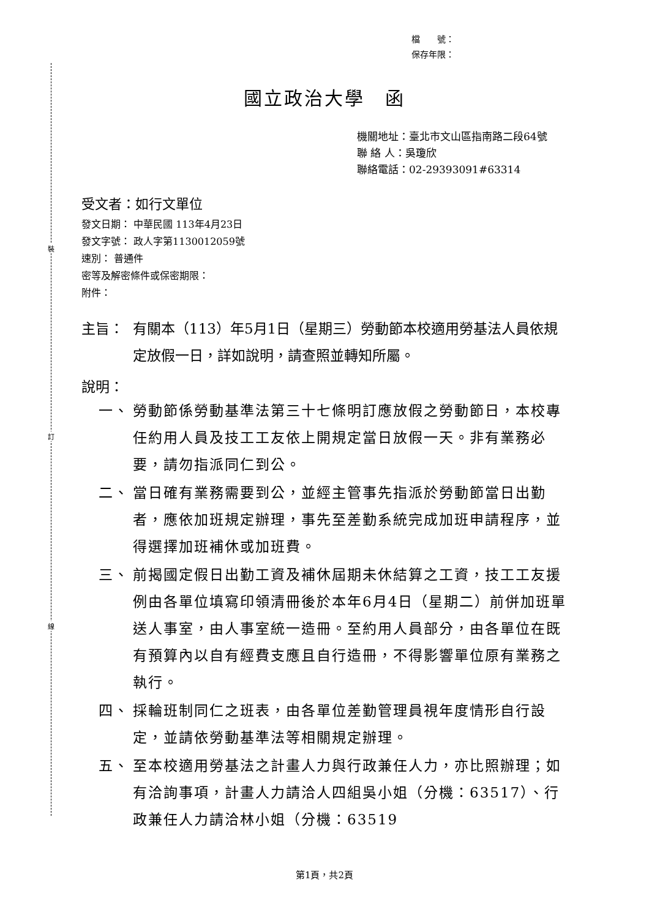裝
訂
線
檔　　號：
保存年限：
國立政治大學　函
機關地址：臺北市文山區指南路二段64號
聯 絡 人：吳瓊欣
聯絡電話：02-29393091#63314
受文者：如行文單位
發文日期： 中華民國 113年4月23日
發文字號： 政人字第1130012059號
速別： 普通件
密等及解密條件或保密期限：
附件：
主旨： 有關本（113）年5月1日（星期三）勞動節本校適用勞基法人員依規定放假一日，詳如說明，請查照並轉知所屬。
說明：
一、 勞動節係勞動基準法第三十七條明訂應放假之勞動節日，本校專任約用人員及技工工友依上開規定當日放假一天。非有業務必要，請勿指派同仁到公。
二、 當日確有業務需要到公，並經主管事先指派於勞動節當日出勤者，應依加班規定辦理，事先至差勤系統完成加班申請程序，並得選擇加班補休或加班費。
三、 前揭國定假日出勤工資及補休屆期未休結算之工資，技工工友援例由各單位填寫印領清冊後於本年6月4日（星期二）前併加班單送人事室，由人事室統一造冊。至約用人員部分，由各單位在既有預算內以自有經費支應且自行造冊，不得影響單位原有業務之執行。
四、 採輪班制同仁之班表，由各單位差勤管理員視年度情形自行設定，並請依勞動基準法等相關規定辦理。
五、 至本校適用勞基法之計畫人力與行政兼任人力，亦比照辦理；如有洽詢事項，計畫人力請洽人四組吳小姐（分機：63517）、行政兼任人力請洽林小姐（分機：63519
第1頁，共2頁